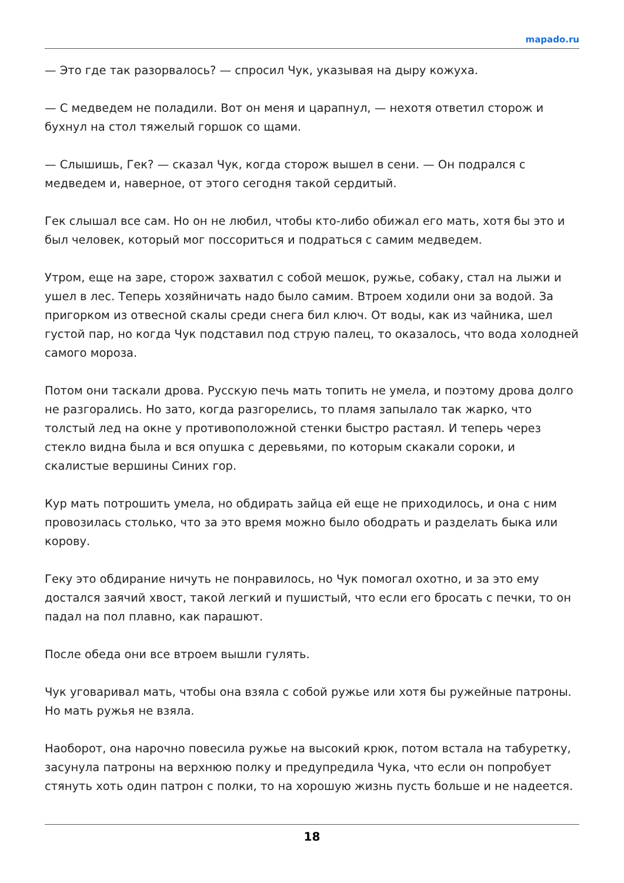mapado.ru
— Это где так разорвалось? — спросил Чук, указывая на дыру кожуха.
— С медведем не поладили. Вот он меня и царапнул, — нехотя ответил сторож и бухнул на стол тяжелый горшок со щами.
— Слышишь, Гек? — сказал Чук, когда сторож вышел в сени. — Он подрался с медведем и, наверное, от этого сегодня такой сердитый.
Гек слышал все сам. Но он не любил, чтобы кто-либо обижал его мать, хотя бы это и был человек, который мог поссориться и подраться с самим медведем.
Утром, еще на заре, сторож захватил с собой мешок, ружье, собаку, стал на лыжи и ушел в лес. Теперь хозяйничать надо было самим. Втроем ходили они за водой. За пригорком из отвесной скалы среди снега бил ключ. От воды, как из чайника, шел густой пар, но когда Чук подставил под струю палец, то оказалось, что вода холодней самого мороза.
Потом они таскали дрова. Русскую печь мать топить не умела, и поэтому дрова долго не разгорались. Но зато, когда разгорелись, то пламя запылало так жарко, что толстый лед на окне у противоположной стенки быстро растаял. И теперь через стекло видна была и вся опушка с деревьями, по которым скакали сороки, и скалистые вершины Синих гор.
Кур мать потрошить умела, но обдирать зайца ей еще не приходилось, и она с ним провозилась столько, что за это время можно было ободрать и разделать быка или корову.
Геку это обдирание ничуть не понравилось, но Чук помогал охотно, и за это ему достался заячий хвост, такой легкий и пушистый, что если его бросать с печки, то он падал на пол плавно, как парашют.
После обеда они все втроем вышли гулять.
Чук уговаривал мать, чтобы она взяла с собой ружье или хотя бы ружейные патроны. Но мать ружья не взяла.
Наоборот, она нарочно повесила ружье на высокий крюк, потом встала на табуретку, засунула патроны на верхнюю полку и предупредила Чука, что если он попробует стянуть хоть один патрон с полки, то на хорошую жизнь пусть больше и не надеется.
18